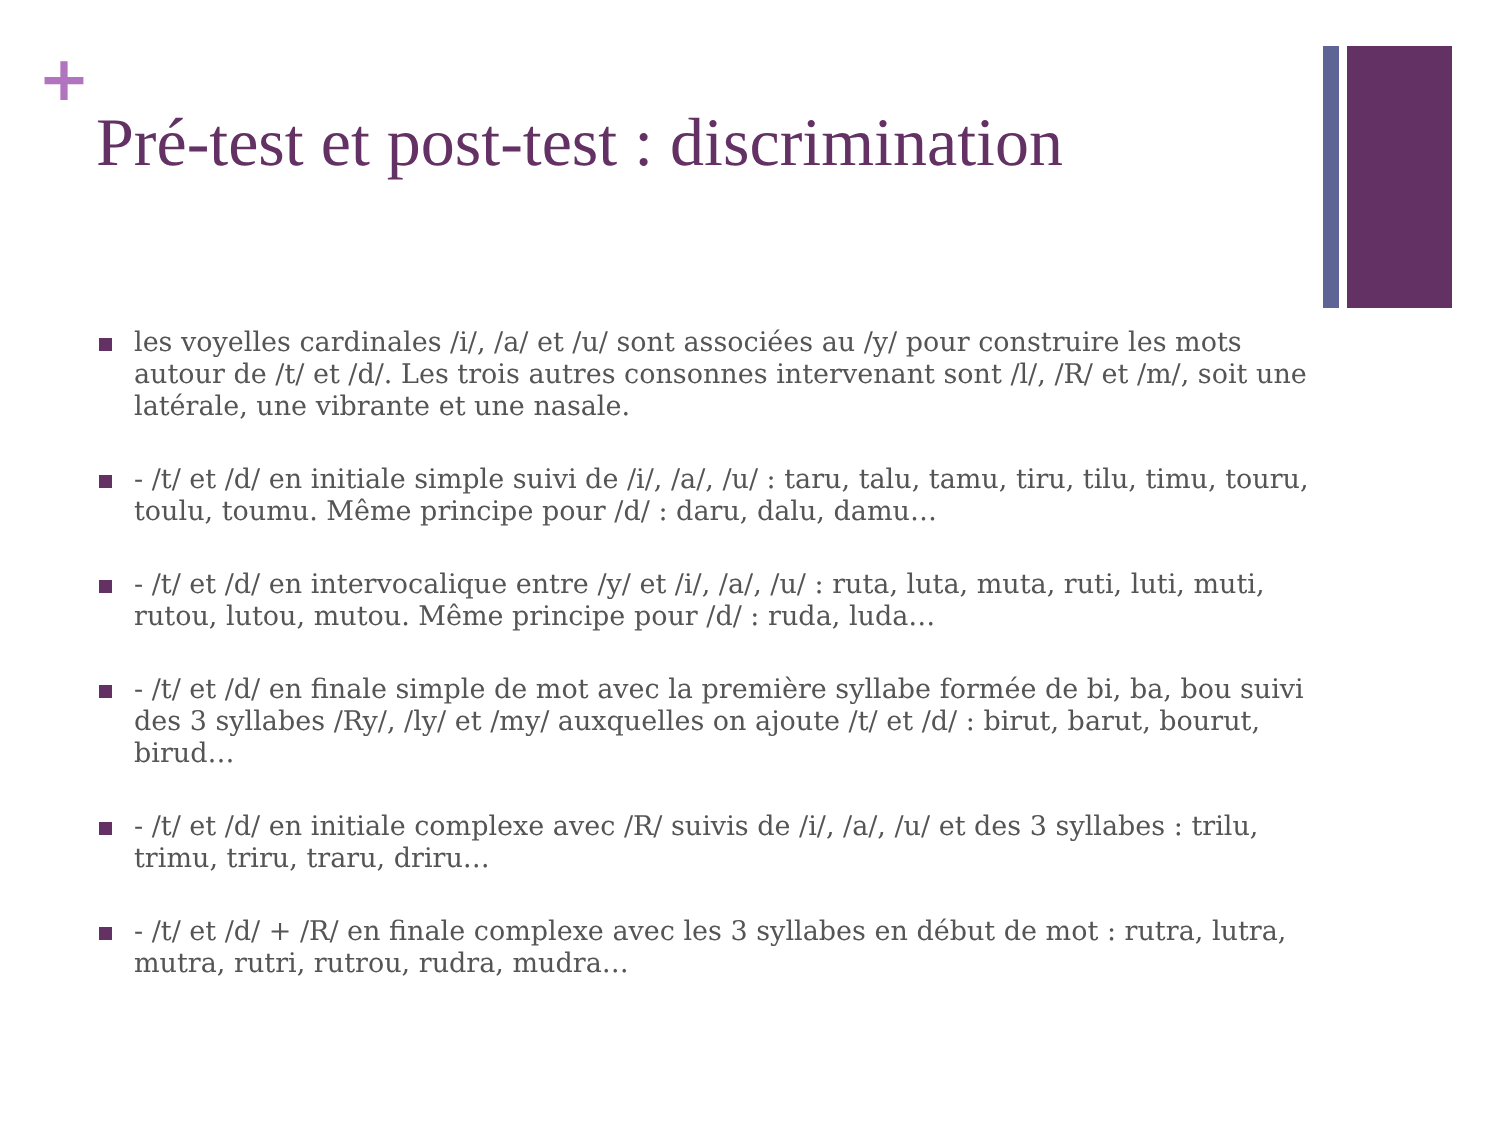+
Pré-test et post-test : discrimination
les voyelles cardinales /i/, /a/ et /u/ sont associées au /y/ pour construire les mots autour de /t/ et /d/. Les trois autres consonnes intervenant sont /l/, /R/ et /m/, soit une latérale, une vibrante et une nasale.
- /t/ et /d/ en initiale simple suivi de /i/, /a/, /u/ : taru, talu, tamu, tiru, tilu, timu, touru, toulu, toumu. Même principe pour /d/ : daru, dalu, damu…
- /t/ et /d/ en intervocalique entre /y/ et /i/, /a/, /u/ : ruta, luta, muta, ruti, luti, muti, rutou, lutou, mutou. Même principe pour /d/ : ruda, luda…
- /t/ et /d/ en finale simple de mot avec la première syllabe formée de bi, ba, bou suivi des 3 syllabes /Ry/, /ly/ et /my/ auxquelles on ajoute /t/ et /d/ : birut, barut, bourut, birud…
- /t/ et /d/ en initiale complexe avec /R/ suivis de /i/, /a/, /u/ et des 3 syllabes : trilu, trimu, triru, traru, driru…
- /t/ et /d/ + /R/ en finale complexe avec les 3 syllabes en début de mot : rutra, lutra, mutra, rutri, rutrou, rudra, mudra…